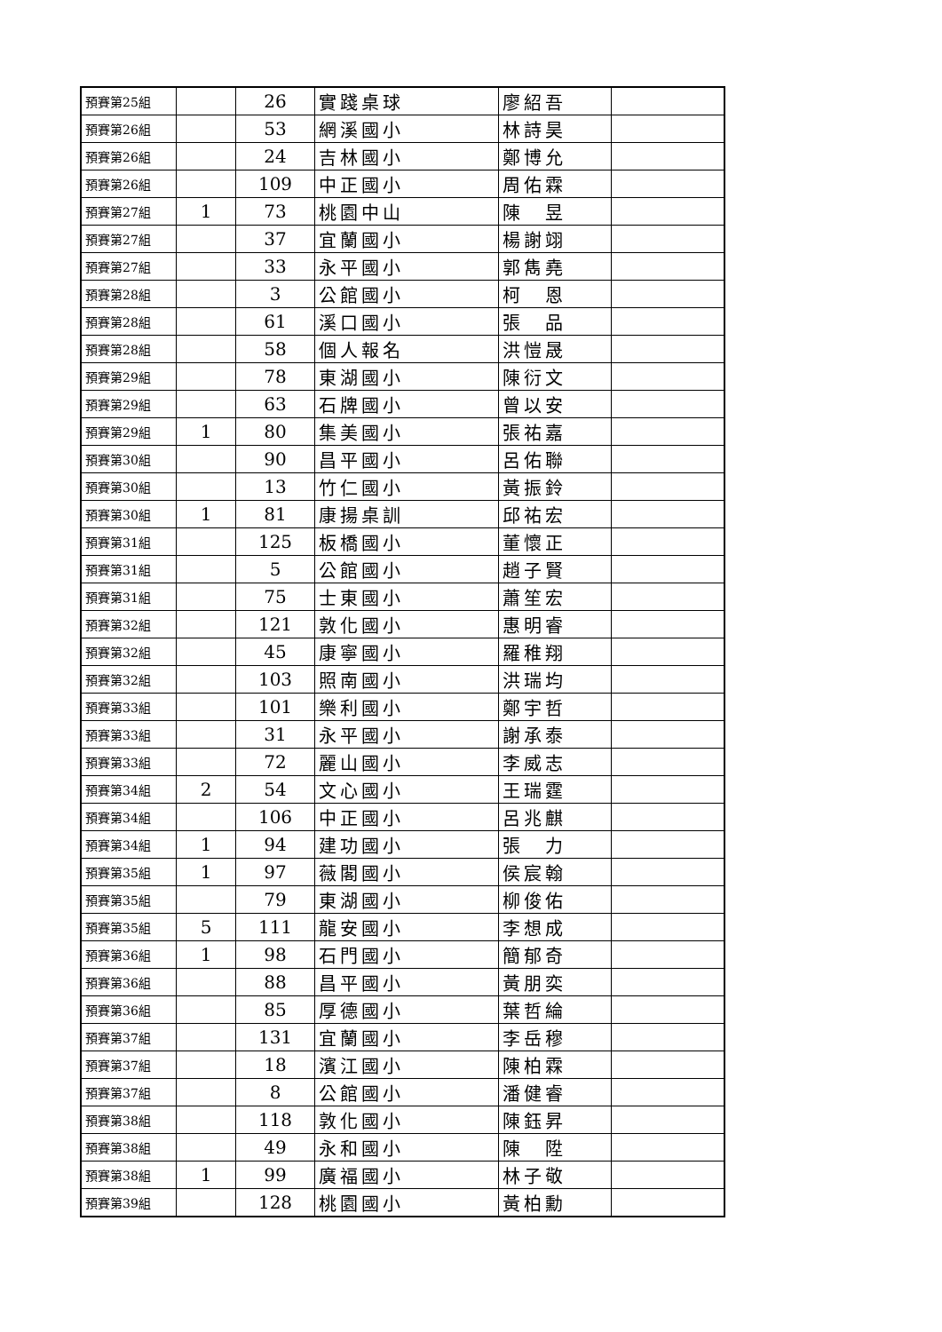| 預賽第25組 | | 26 | 實踐桌球 | 廖紹吾 | |
| 預賽第26組 | | 53 | 網溪國小 | 林詩昊 | |
| 預賽第26組 | | 24 | 吉林國小 | 鄭博允 | |
| 預賽第26組 | | 109 | 中正國小 | 周佑霖 | |
| 預賽第27組 | 1 | 73 | 桃園中山 | 陳 昱 | |
| 預賽第27組 | | 37 | 宜蘭國小 | 楊謝翊 | |
| 預賽第27組 | | 33 | 永平國小 | 郭雋堯 | |
| 預賽第28組 | | 3 | 公館國小 | 柯 恩 | |
| 預賽第28組 | | 61 | 溪口國小 | 張 品 | |
| 預賽第28組 | | 58 | 個人報名 | 洪愷晟 | |
| 預賽第29組 | | 78 | 東湖國小 | 陳衍文 | |
| 預賽第29組 | | 63 | 石牌國小 | 曾以安 | |
| 預賽第29組 | 1 | 80 | 集美國小 | 張祐嘉 | |
| 預賽第30組 | | 90 | 昌平國小 | 呂佑聯 | |
| 預賽第30組 | | 13 | 竹仁國小 | 黃振鈴 | |
| 預賽第30組 | 1 | 81 | 康揚桌訓 | 邱祐宏 | |
| 預賽第31組 | | 125 | 板橋國小 | 董懷正 | |
| 預賽第31組 | | 5 | 公館國小 | 趙子賢 | |
| 預賽第31組 | | 75 | 士東國小 | 蕭笙宏 | |
| 預賽第32組 | | 121 | 敦化國小 | 惠明睿 | |
| 預賽第32組 | | 45 | 康寧國小 | 羅稚翔 | |
| 預賽第32組 | | 103 | 照南國小 | 洪瑞均 | |
| 預賽第33組 | | 101 | 樂利國小 | 鄭宇哲 | |
| 預賽第33組 | | 31 | 永平國小 | 謝承泰 | |
| 預賽第33組 | | 72 | 麗山國小 | 李威志 | |
| 預賽第34組 | 2 | 54 | 文心國小 | 王瑞霆 | |
| 預賽第34組 | | 106 | 中正國小 | 呂兆麒 | |
| 預賽第34組 | 1 | 94 | 建功國小 | 張 力 | |
| 預賽第35組 | 1 | 97 | 薇閣國小 | 侯宸翰 | |
| 預賽第35組 | | 79 | 東湖國小 | 柳俊佑 | |
| 預賽第35組 | 5 | 111 | 龍安國小 | 李想成 | |
| 預賽第36組 | 1 | 98 | 石門國小 | 簡郁奇 | |
| 預賽第36組 | | 88 | 昌平國小 | 黃朋奕 | |
| 預賽第36組 | | 85 | 厚德國小 | 葉哲綸 | |
| 預賽第37組 | | 131 | 宜蘭國小 | 李岳穆 | |
| 預賽第37組 | | 18 | 濱江國小 | 陳柏霖 | |
| 預賽第37組 | | 8 | 公館國小 | 潘健睿 | |
| 預賽第38組 | | 118 | 敦化國小 | 陳鈺昇 | |
| 預賽第38組 | | 49 | 永和國小 | 陳 陞 | |
| 預賽第38組 | 1 | 99 | 廣福國小 | 林子敬 | |
| 預賽第39組 | | 128 | 桃園國小 | 黃柏勳 | |